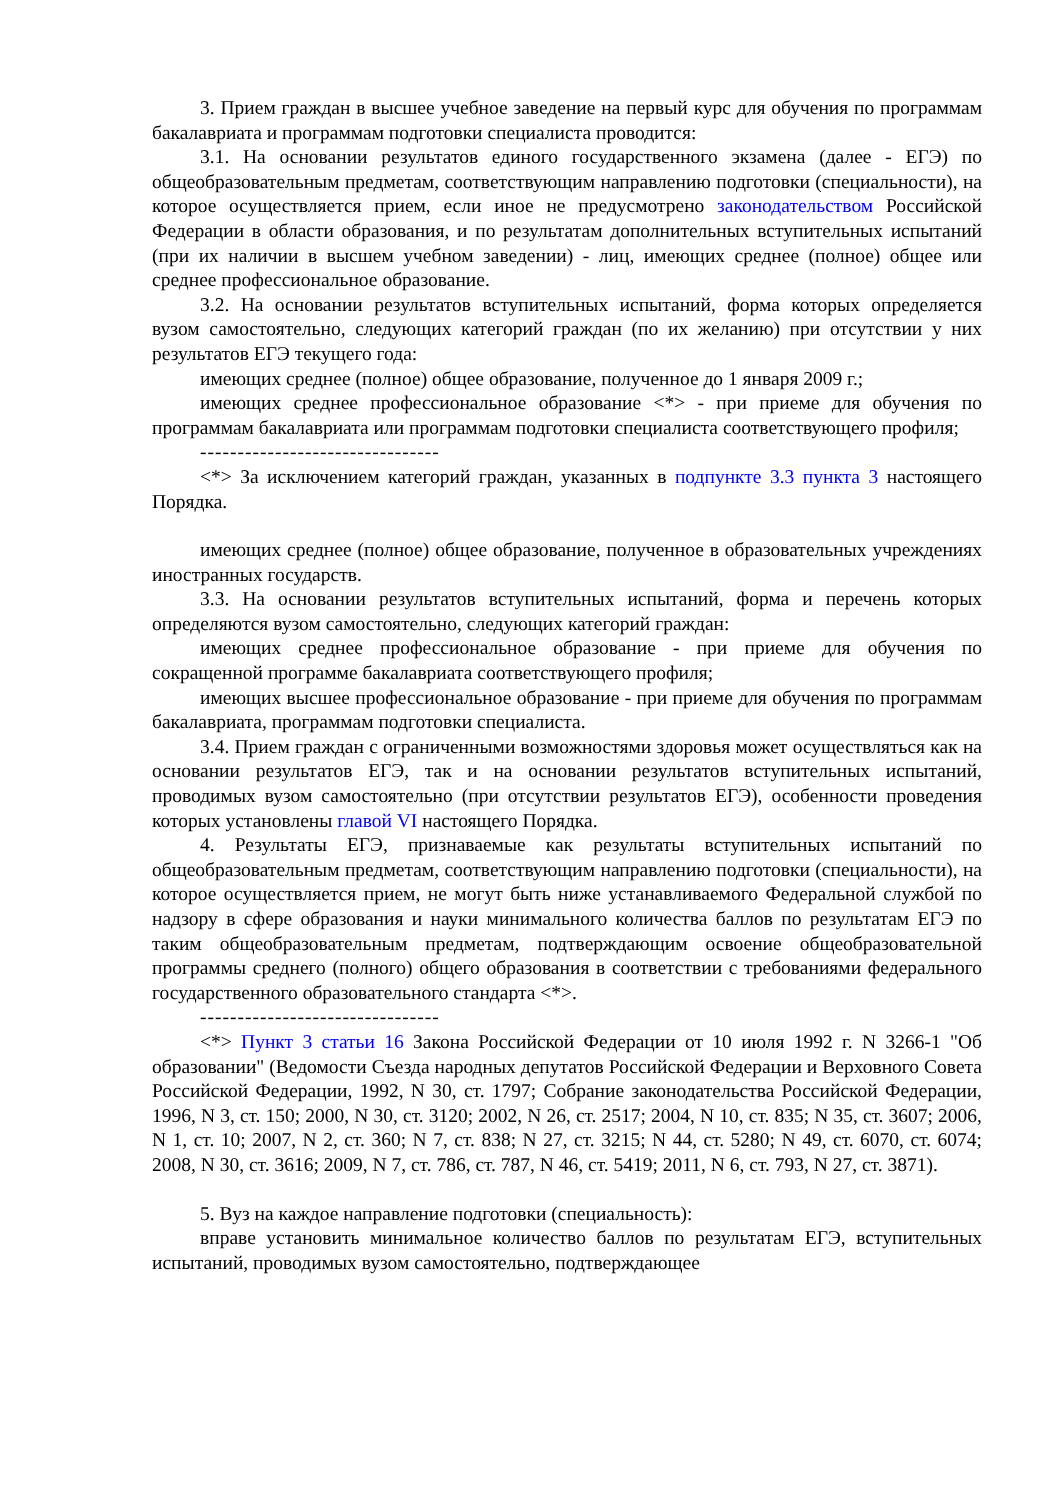3. Прием граждан в высшее учебное заведение на первый курс для обучения по программам бакалавриата и программам подготовки специалиста проводится:
3.1. На основании результатов единого государственного экзамена (далее - ЕГЭ) по общеобразовательным предметам, соответствующим направлению подготовки (специальности), на которое осуществляется прием, если иное не предусмотрено законодательством Российской Федерации в области образования, и по результатам дополнительных вступительных испытаний (при их наличии в высшем учебном заведении) - лиц, имеющих среднее (полное) общее или среднее профессиональное образование.
3.2. На основании результатов вступительных испытаний, форма которых определяется вузом самостоятельно, следующих категорий граждан (по их желанию) при отсутствии у них результатов ЕГЭ текущего года:
имеющих среднее (полное) общее образование, полученное до 1 января 2009 г.;
имеющих среднее профессиональное образование <*> - при приеме для обучения по программам бакалавриата или программам подготовки специалиста соответствующего профиля;
--------------------------------
<*> За исключением категорий граждан, указанных в подпункте 3.3 пункта 3 настоящего Порядка.
имеющих среднее (полное) общее образование, полученное в образовательных учреждениях иностранных государств.
3.3. На основании результатов вступительных испытаний, форма и перечень которых определяются вузом самостоятельно, следующих категорий граждан:
имеющих среднее профессиональное образование - при приеме для обучения по сокращенной программе бакалавриата соответствующего профиля;
имеющих высшее профессиональное образование - при приеме для обучения по программам бакалавриата, программам подготовки специалиста.
3.4. Прием граждан с ограниченными возможностями здоровья может осуществляться как на основании результатов ЕГЭ, так и на основании результатов вступительных испытаний, проводимых вузом самостоятельно (при отсутствии результатов ЕГЭ), особенности проведения которых установлены главой VI настоящего Порядка.
4. Результаты ЕГЭ, признаваемые как результаты вступительных испытаний по общеобразовательным предметам, соответствующим направлению подготовки (специальности), на которое осуществляется прием, не могут быть ниже устанавливаемого Федеральной службой по надзору в сфере образования и науки минимального количества баллов по результатам ЕГЭ по таким общеобразовательным предметам, подтверждающим освоение общеобразовательной программы среднего (полного) общего образования в соответствии с требованиями федерального государственного образовательного стандарта <*>.
--------------------------------
<*> Пункт 3 статьи 16 Закона Российской Федерации от 10 июля 1992 г. N 3266-1 "Об образовании" (Ведомости Съезда народных депутатов Российской Федерации и Верховного Совета Российской Федерации, 1992, N 30, ст. 1797; Собрание законодательства Российской Федерации, 1996, N 3, ст. 150; 2000, N 30, ст. 3120; 2002, N 26, ст. 2517; 2004, N 10, ст. 835; N 35, ст. 3607; 2006, N 1, ст. 10; 2007, N 2, ст. 360; N 7, ст. 838; N 27, ст. 3215; N 44, ст. 5280; N 49, ст. 6070, ст. 6074; 2008, N 30, ст. 3616; 2009, N 7, ст. 786, ст. 787, N 46, ст. 5419; 2011, N 6, ст. 793, N 27, ст. 3871).
5. Вуз на каждое направление подготовки (специальность):
вправе установить минимальное количество баллов по результатам ЕГЭ, вступительных испытаний, проводимых вузом самостоятельно, подтверждающее